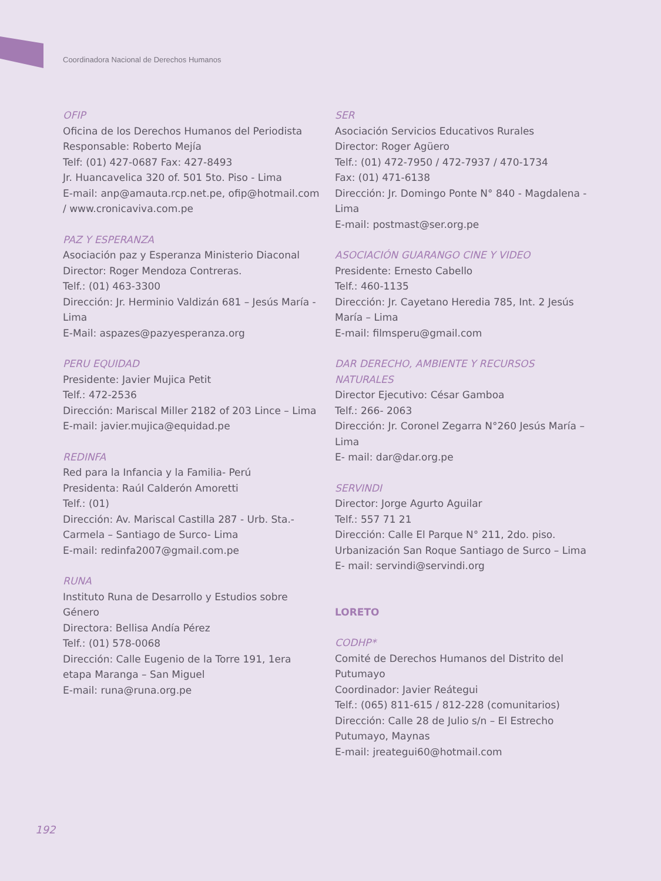Coordinadora Nacional de Derechos Humanos
OFIP
Oficina de los Derechos Humanos del Periodista
Responsable: Roberto Mejía
Telf: (01) 427-0687 Fax: 427-8493
Jr. Huancavelica 320 of. 501 5to. Piso - Lima
E-mail: anp@amauta.rcp.net.pe, ofip@hotmail.com / www.cronicaviva.com.pe
PAZ Y ESPERANZA
Asociación paz y Esperanza Ministerio Diaconal
Director: Roger Mendoza Contreras.
Telf.: (01) 463-3300
Dirección: Jr. Herminio Valdizán 681 – Jesús María - Lima
E-Mail: aspazes@pazyesperanza.org
PERU EQUIDAD
Presidente: Javier Mujica Petit
Telf.: 472-2536
Dirección: Mariscal Miller 2182 of 203 Lince – Lima
E-mail: javier.mujica@equidad.pe
REDINFA
Red para la Infancia y la Familia- Perú
Presidenta: Raúl Calderón Amoretti
Telf.: (01)
Dirección: Av. Mariscal Castilla 287 - Urb. Sta.- Carmela – Santiago de Surco- Lima
E-mail: redinfa2007@gmail.com.pe
RUNA
Instituto Runa de Desarrollo y Estudios sobre Género
Directora: Bellisa Andía Pérez
Telf.: (01) 578-0068
Dirección: Calle Eugenio de la Torre 191, 1era etapa Maranga – San Miguel
E-mail: runa@runa.org.pe
SER
Asociación Servicios Educativos Rurales
Director: Roger Agüero
Telf.: (01) 472-7950 / 472-7937 / 470-1734
Fax: (01) 471-6138
Dirección: Jr. Domingo Ponte N° 840 - Magdalena - Lima
E-mail: postmast@ser.org.pe
ASOCIACIÓN GUARANGO CINE Y VIDEO
Presidente: Ernesto Cabello
Telf.: 460-1135
Dirección: Jr. Cayetano Heredia 785, Int. 2 Jesús María – Lima
E-mail: filmsperu@gmail.com
DAR DERECHO, AMBIENTE Y RECURSOS NATURALES
Director Ejecutivo: César Gamboa
Telf.: 266- 2063
Dirección: Jr. Coronel Zegarra N°260 Jesús María – Lima
E- mail: dar@dar.org.pe
SERVINDI
Director: Jorge Agurto Aguilar
Telf.: 557 71 21
Dirección: Calle El Parque N° 211, 2do. piso. Urbanización San Roque Santiago de Surco – Lima
E- mail: servindi@servindi.org
LORETO
CODHP*
Comité de Derechos Humanos del Distrito del Putumayo
Coordinador: Javier Reátegui
Telf.: (065) 811-615 / 812-228 (comunitarios)
Dirección: Calle 28 de Julio s/n – El Estrecho Putumayo, Maynas
E-mail: jreategui60@hotmail.com
192